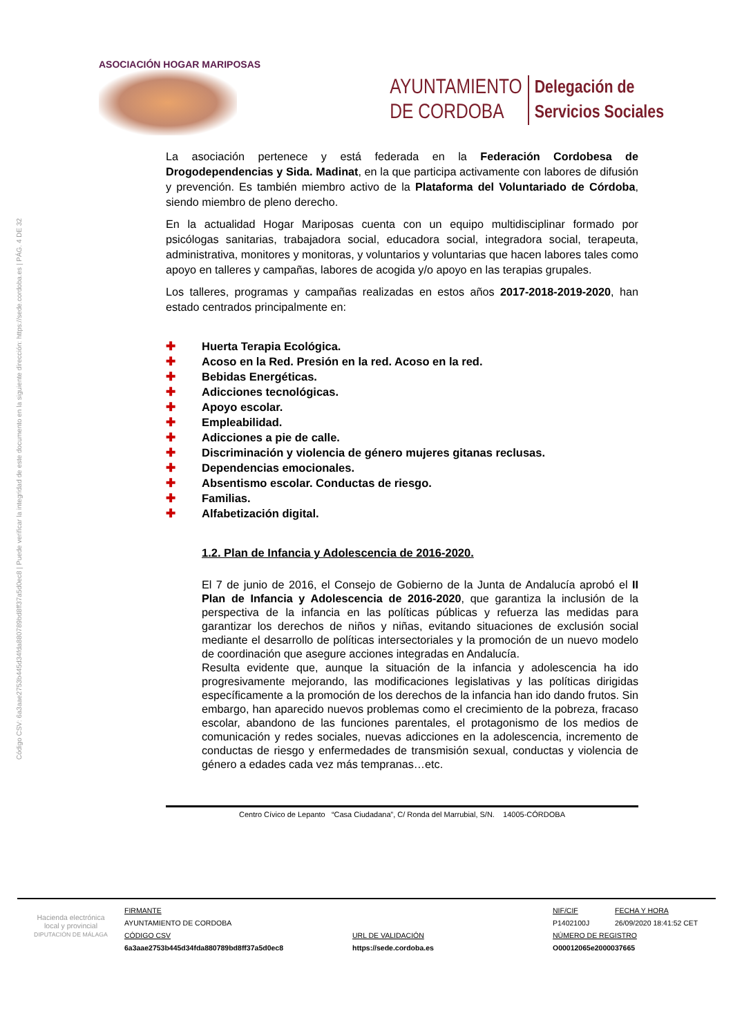Código CSV: 6a3aae2753b445d34fda880789bd8ff37a5d0ec8 | Puede verificar la integridad de este documento en la siguiente dirección: https://sede.cordoba.es | PÁG. 4 DE 32
ASOCIACIÓN HOGAR MARIPOSAS
AYUNTAMIENTO
DE CORDOBA
Delegación de
Servicios Sociales
La asociación pertenece y está federada en la Federación Cordobesa de Drogodependencias y Sida. Madinat, en la que participa activamente con labores de difusión y prevención. Es también miembro activo de la Plataforma del Voluntariado de Córdoba, siendo miembro de pleno derecho.
En la actualidad Hogar Mariposas cuenta con un equipo multidisciplinar formado por psicólogas sanitarias, trabajadora social, educadora social, integradora social, terapeuta, administrativa, monitores y monitoras, y voluntarios y voluntarias que hacen labores tales como apoyo en talleres y campañas, labores de acogida y/o apoyo en las terapias grupales.
Los talleres, programas y campañas realizadas en estos años 2017-2018-2019-2020, han estado centrados principalmente en:
✚ Huerta Terapia Ecológica.
✚ Acoso en la Red. Presión en la red. Acoso en la red.
✚ Bebidas Energéticas.
✚ Adicciones tecnológicas.
✚ Apoyo escolar.
✚ Empleabilidad.
✚ Adicciones a pie de calle.
✚ Discriminación y violencia de género mujeres gitanas reclusas.
✚ Dependencias emocionales.
✚ Absentismo escolar. Conductas de riesgo.
✚ Familias.
✚ Alfabetización digital.
1.2. Plan de Infancia y Adolescencia de 2016-2020.
El 7 de junio de 2016, el Consejo de Gobierno de la Junta de Andalucía aprobó el II Plan de Infancia y Adolescencia de 2016-2020, que garantiza la inclusión de la perspectiva de la infancia en las políticas públicas y refuerza las medidas para garantizar los derechos de niños y niñas, evitando situaciones de exclusión social mediante el desarrollo de políticas intersectoriales y la promoción de un nuevo modelo de coordinación que asegure acciones integradas en Andalucía.
Resulta evidente que, aunque la situación de la infancia y adolescencia ha ido progresivamente mejorando, las modificaciones legislativas y las políticas dirigidas específicamente a la promoción de los derechos de la infancia han ido dando frutos. Sin embargo, han aparecido nuevos problemas como el crecimiento de la pobreza, fracaso escolar, abandono de las funciones parentales, el protagonismo de los medios de comunicación y redes sociales, nuevas adicciones en la adolescencia, incremento de conductas de riesgo y enfermedades de transmisión sexual, conductas y violencia de género a edades cada vez más tempranas…etc.
Centro Cívico de Lepanto “Casa Ciudadana”, C/ Ronda del Marrubial, S/N. 14005-CÓRDOBA
Hacienda electrónica
local y provincial
DIPUTACIÓN DE MÁLAGA
FIRMANTE
NIF/CIF
FECHA Y HORA
AYUNTAMIENTO DE CORDOBA
P1402100J
26/09/2020 18:41:52 CET
CÓDIGO CSV
URL DE VALIDACIÓN
NÚMERO DE REGISTRO
6a3aae2753b445d34fda880789bd8ff37a5d0ec8
https://sede.cordoba.es
O00012065e2000037665